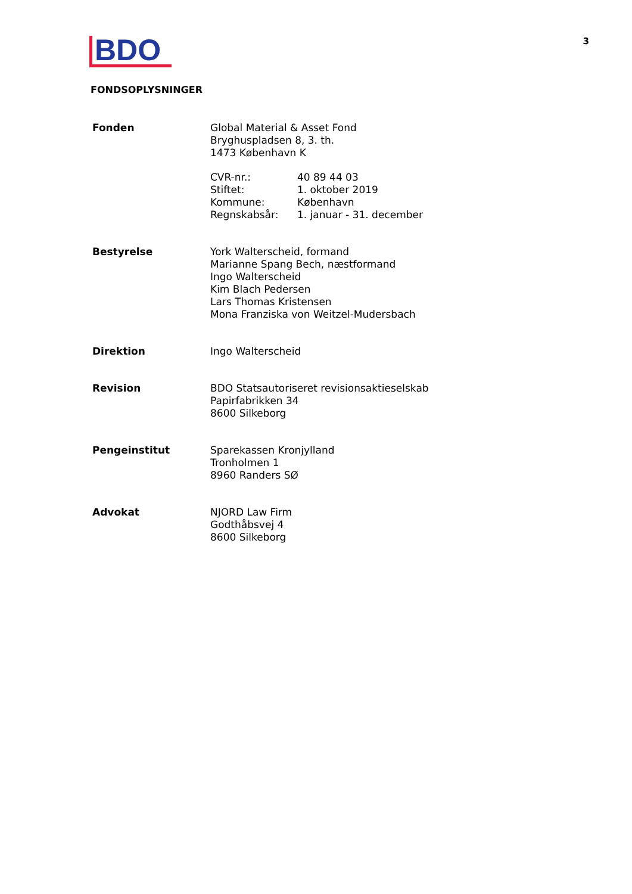BDO
3
FONDSOPLYSNINGER
Fonden Global Material & Asset Fond
Bryghuspladsen 8, 3. th.
1473 København K
CVR-nr.: 40 89 44 03
Stiftet: 1. oktober 2019
Kommune: København
Regnskabsår: 1. januar - 31. december
Bestyrelse York Walterscheid, formand
Marianne Spang Bech, næstformand
Ingo Walterscheid
Kim Blach Pedersen
Lars Thomas Kristensen
Mona Franziska von Weitzel-Mudersbach
Direktion Ingo Walterscheid
Revision BDO Statsautoriseret revisionsaktieselskab
Papirfabrikken 34
8600 Silkeborg
Pengeinstitut Sparekassen Kronjylland
Tronholmen 1
8960 Randers SØ
Advokat NJORD Law Firm
Godthåbsvej 4
8600 Silkeborg